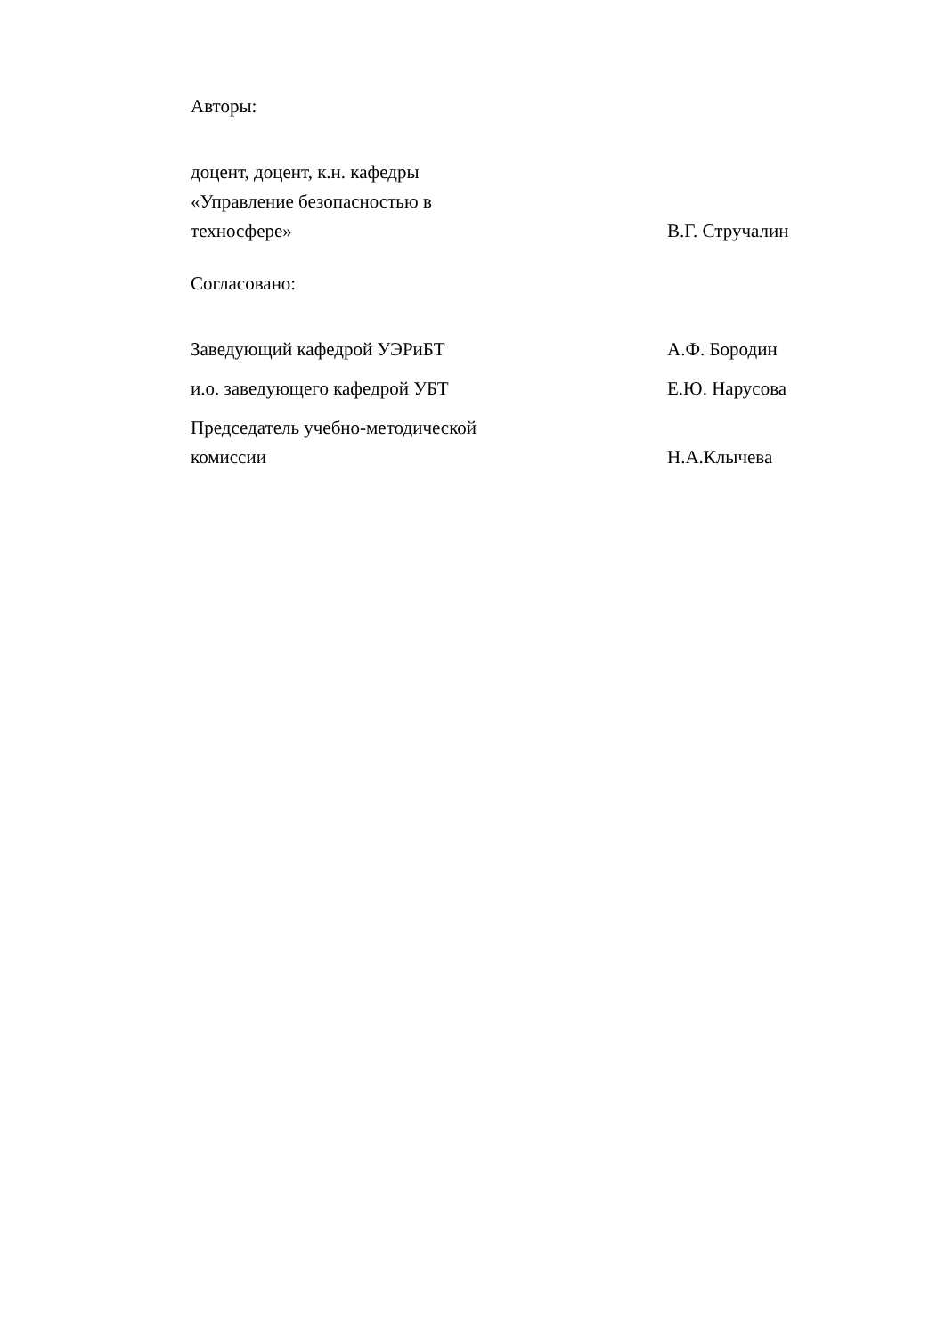Авторы:
доцент, доцент, к.н. кафедры
«Управление безопасностью в
техносфере»
В.Г. Стручалин
Согласовано:
Заведующий кафедрой УЭРиБТ
А.Ф. Бородин
и.о. заведующего кафедрой УБТ
Е.Ю. Нарусова
Председатель учебно-методической
комиссии
Н.А.Клычева